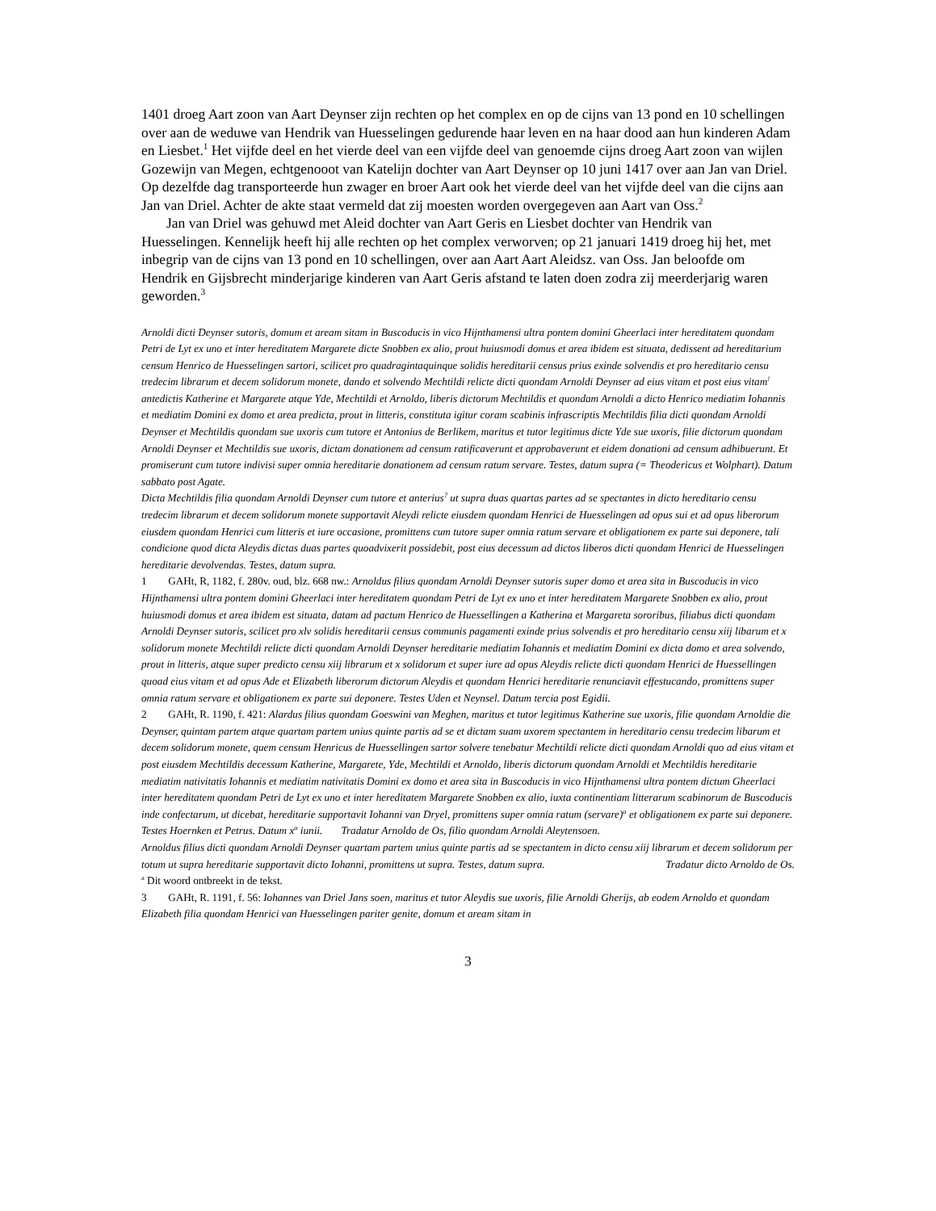1401 droeg Aart zoon van Aart Deynser zijn rechten op het complex en op de cijns van 13 pond en 10 schellingen over aan de weduwe van Hendrik van Huesselingen gedurende haar leven en na haar dood aan hun kinderen Adam en Liesbet.<sup>1</sup> Het vijfde deel en het vierde deel van een vijfde deel van genoemde cijns droeg Aart zoon van wijlen Gozewijn van Megen, echtgenooot van Katelijn dochter van Aart Deynser op 10 juni 1417 over aan Jan van Driel. Op dezelfde dag transporteerde hun zwager en broer Aart ook het vierde deel van het vijfde deel van die cijns aan Jan van Driel. Achter de akte staat vermeld dat zij moesten worden overgegeven aan Aart van Oss.<sup>2</sup>
Jan van Driel was gehuwd met Aleid dochter van Aart Geris en Liesbet dochter van Hendrik van Huesselingen. Kennelijk heeft hij alle rechten op het complex verworven; op 21 januari 1419 droeg hij het, met inbegrip van de cijns van 13 pond en 10 schellingen, over aan Aart Aart Aleidsz. van Oss. Jan beloofde om Hendrik en Gijsbrecht minderjarige kinderen van Aart Geris afstand te laten doen zodra zij meerderjarig waren geworden.<sup>3</sup>
Arnoldi dicti Deynser sutoris, domum et aream sitam in Buscoducis in vico Hijnthamensi ultra pontem domini Gheerlaci inter hereditatem quondam Petri de Lyt ex uno et inter hereditatem Margarete dicte Snobben ex alio, prout huiusmodi domus et area ibidem est situata, dedissent ad hereditarium censum Henrico de Huesselingen sartori, scilicet pro quadragintaquinque solidis hereditarii census prius exinde solvendis et pro hereditario censu tredecim librarum et decem solidorum monete, dando et solvendo Mechtildi relicte dicti quondam Arnoldi Deynser ad eius vitam et post eius vitam<sup>!</sup> antedictis Katherine et Margarete atque Yde, Mechtildi et Arnoldo, liberis dictorum Mechtildis et quondam Arnoldi a dicto Henrico mediatim Iohannis et mediatim Domini ex domo et area predicta, prout in litteris, constituta igitur coram scabinis infrascriptis Mechtildis filia dicti quondam Arnoldi Deynser et Mechtildis quondam sue uxoris cum tutore et Antonius de Berlikem, maritus et tutor legitimus dicte Yde sue uxoris, filie dictorum quondam Arnoldi Deynser et Mechtildis sue uxoris, dictam donationem ad censum ratificaverunt et approbaverunt et eidem donationi ad censum adhibuerunt. Et promiserunt cum tutore indivisi super omnia hereditarie donationem ad censum ratum servare. Testes, datum supra (= Theodericus et Wolphart). Datum sabbato post Agate.
Dicta Mechtildis filia quondam Arnoldi Deynser cum tutore et anterius<sup>?</sup> ut supra duas quartas partes ad se spectantes in dicto hereditario censu tredecim librarum et decem solidorum monete supportavit Aleydi relicte eiusdem quondam Henrici de Huesselingen ad opus sui et ad opus liberorum eiusdem quondam Henrici cum litteris et iure occasione, promittens cum tutore super omnia ratum servare et obligationem ex parte sui deponere, tali condicione quod dicta Aleydis dictas duas partes quoadvixerit possidebit, post eius decessum ad dictos liberos dicti quondam Henrici de Huesselingen hereditarie devolvendas. Testes, datum supra.
1 GAHt, R, 1182, f. 280v. oud, blz. 668 nw.: Arnoldus filius quondam Arnoldi Deynser sutoris super domo et area sita in Buscoducis in vico Hijnthamensi ultra pontem domini Gheerlaci inter hereditatem quondam Petri de Lyt ex uno et inter hereditatem Margarete Snobben ex alio, prout huiusmodi domus et area ibidem est situata, datam ad pactum Henrico de Huessellingen a Katherina et Margareta sororibus, filiabus dicti quondam Arnoldi Deynser sutoris, scilicet pro xlv solidis hereditarii census communis pagamenti exinde prius solvendis et pro hereditario censu xiij libarum et x solidorum monete Mechtildi relicte dicti quondam Arnoldi Deynser hereditarie mediatim Iohannis et mediatim Domini ex dicta domo et area solvendo, prout in litteris, atque super predicto censu xiij librarum et x solidorum et super iure ad opus Aleydis relicte dicti quondam Henrici de Huessellingen quoad eius vitam et ad opus Ade et Elizabeth liberorum dictorum Aleydis et quondam Henrici hereditarie renunciavit effestucando, promittens super omnia ratum servare et obligationem ex parte sui deponere. Testes Uden et Neynsel. Datum tercia post Egidii.
2 GAHt, R. 1190, f. 421: Alardus filius quondam Goeswini van Meghen, maritus et tutor legitimus Katherine sue uxoris, filie quondam Arnoldie die Deynser, quintam partem atque quartam partem unius quinte partis ad se et dictam suam uxorem spectantem in hereditario censu tredecim libarum et decem solidorum monete, quem censum Henricus de Huessellingen sartor solvere tenebatur Mechtildi relicte dicti quondam Arnoldi quo ad eius vitam et post eiusdem Mechtildis decessum Katherine, Margarete, Yde, Mechtildi et Arnoldo, liberis dictorum quondam Arnoldi et Mechtildis hereditarie mediatim nativitatis Iohannis et mediatim nativitatis Domini ex domo et area sita in Buscoducis in vico Hijnthamensi ultra pontem dictum Gheerlaci inter hereditatem quondam Petri de Lyt ex uno et inter hereditatem Margarete Snobben ex alio, iuxta continentiam litterarum scabinorum de Buscoducis inde confectarum, ut dicebat, hereditarie supportavit Iohanni van Dryel, promittens super omnia ratum (servare)<sup>a</sup> et obligationem ex parte sui deponere. Testes Hoernken et Petrus. Datum x<sup>a</sup> iunii. Tradatur Arnoldo de Os, filio quondam Arnoldi Aleytensoen.
Arnoldus filius dicti quondam Arnoldi Deynser quartam partem unius quinte partis ad se spectantem in dicto censu xiij librarum et decem solidorum per totum ut supra hereditarie supportavit dicto Iohanni, promittens ut supra. Testes, datum supra. Tradatur dicto Arnoldo de Os.
<sup>a</sup> Dit woord ontbreekt in de tekst.
3 GAHt, R. 1191, f. 56: Iohannes van Driel Jans soen, maritus et tutor Aleydis sue uxoris, filie Arnoldi Gherijs, ab eodem Arnoldo et quondam Elizabeth filia quondam Henrici van Huesselingen pariter genite, domum et aream sitam in
3